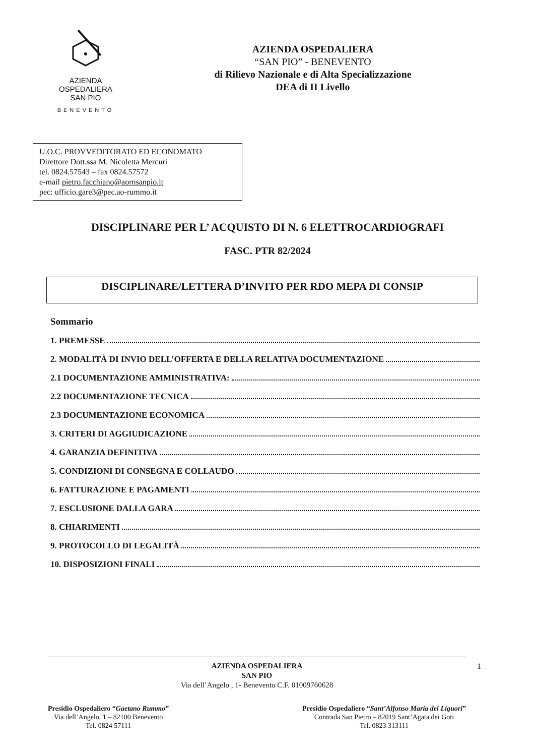AZIENDA
OSPEDALIERA
SAN PIO
BENEVENTO
AZIENDA OSPEDALIERA
“SAN PIO” - BENEVENTO
di Rilievo Nazionale e di Alta Specializzazione
DEA di II Livello
U.O.C. PROVVEDITORATO ED ECONOMATO
Direttore Dott.ssa M. Nicoletta Mercuri
tel. 0824.57543 – fax 0824.57572
e-mail pietro.facchiano@aornsanpio.it
pec: ufficio.gare3@pec.ao-rummo.it
DISCIPLINARE PER L’ ACQUISTO DI N. 6 ELETTROCARDIOGRAFI
FASC. PTR 82/2024
DISCIPLINARE/LETTERA D’INVITO PER RDO MEPA DI CONSIP
Sommario
1. PREMESSE
2. MODALITÀ DI INVIO DELL’OFFERTA E DELLA RELATIVA DOCUMENTAZIONE
2.1 DOCUMENTAZIONE AMMINISTRATIVA:
2.2 DOCUMENTAZIONE TECNICA
2.3 DOCUMENTAZIONE ECONOMICA
3. CRITERI DI AGGIUDICAZIONE
4. GARANZIA DEFINITIVA
5. CONDIZIONI DI CONSEGNA E COLLAUDO
6. FATTURAZIONE E PAGAMENTI
7. ESCLUSIONE DALLA GARA
8. CHIARIMENTI
9. PROTOCOLLO DI LEGALITÀ
10. DISPOSIZIONI FINALI
1 AZIENDA OSPEDALIERA
SAN PIO
Via dell’Angelo , 1- Benevento C.F. 01009760628
Presidio Ospedaliero “Gaetano Rummo”
Via dell’Angelo, 1 – 82100 Benevento
Tel. 0824 57111
Presidio Ospedaliero “Sant’Alfonso Maria dei Liguori”
Contrada San Pietro – 82019 Sant’Agata dei Goti
Tel. 0823 313111